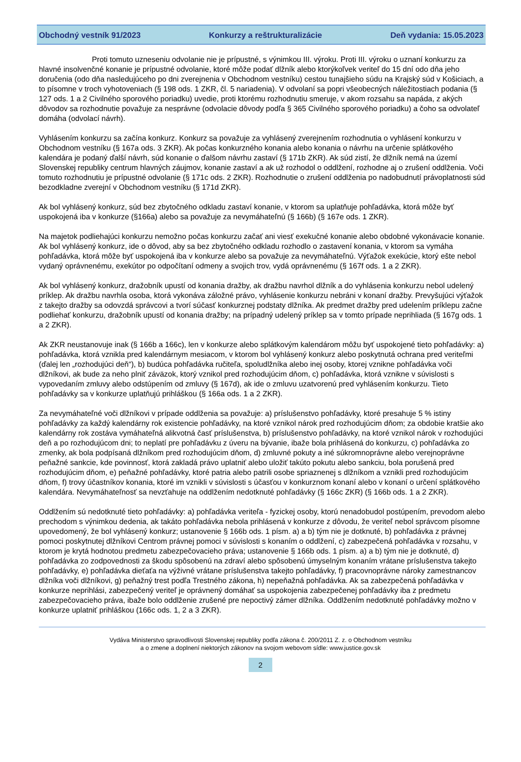Obchodný vestník 91/2023 Konkurzy a reštrukturalizácie Deň vydania: 15.05.2023
Proti tomuto uzneseniu odvolanie nie je prípustné, s výnimkou III. výroku. Proti III. výroku o uznaní konkurzu za hlavné insolvenčné konanie je prípustné odvolanie, ktoré môže podať dlžník alebo ktorýkoľvek veriteľ do 15 dní odo dňa jeho doručenia (odo dňa nasledujúceho po dni zverejnenia v Obchodnom vestníku) cestou tunajšieho súdu na Krajský súd v Košiciach, a to písomne v troch vyhotoveniach (§ 198 ods. 1 ZKR, čl. 5 nariadenia). V odvolaní sa popri všeobecných náležitostiach podania (§ 127 ods. 1 a 2 Civilného sporového poriadku) uvedie, proti ktorému rozhodnutiu smeruje, v akom rozsahu sa napáda, z akých dôvodov sa rozhodnutie považuje za nesprávne (odvolacie dôvody podľa § 365 Civilného sporového poriadku) a čoho sa odvolateľ domáha (odvolací návrh).
Vyhlásením konkurzu sa začína konkurz. Konkurz sa považuje za vyhlásený zverejnením rozhodnutia o vyhlásení konkurzu v Obchodnom vestníku (§ 167a ods. 3 ZKR). Ak počas konkurzného konania alebo konania o návrhu na určenie splátkového kalendára je podaný ďalší návrh, súd konanie o ďalšom návrhu zastaví (§ 171b ZKR). Ak súd zistí, že dlžník nemá na území Slovenskej republiky centrum hlavných záujmov, konanie zastaví a ak už rozhodol o oddlžení, rozhodne aj o zrušení oddlženia. Voči tomuto rozhodnutiu je prípustné odvolanie (§ 171c ods. 2 ZKR). Rozhodnutie o zrušení oddlženia po nadobudnutí právoplatnosti súd bezodkladne zverejní v Obchodnom vestníku (§ 171d ZKR).
Ak bol vyhlásený konkurz, súd bez zbytočného odkladu zastaví konanie, v ktorom sa uplatňuje pohľadávka, ktorá môže byť uspokojená iba v konkurze (§166a) alebo sa považuje za nevymáhateľnú (§ 166b) (§ 167e ods. 1 ZKR).
Na majetok podliehajúci konkurzu nemožno počas konkurzu začať ani viesť exekučné konanie alebo obdobné vykonávacie konanie. Ak bol vyhlásený konkurz, ide o dôvod, aby sa bez zbytočného odkladu rozhodlo o zastavení konania, v ktorom sa vymáha pohľadávka, ktorá môže byť uspokojená iba v konkurze alebo sa považuje za nevymáhateľnú. Výťažok exekúcie, ktorý ešte nebol vydaný oprávnenému, exekútor po odpočítaní odmeny a svojich trov, vydá oprávnenému (§ 167f ods. 1 a 2 ZKR).
Ak bol vyhlásený konkurz, dražobník upustí od konania dražby, ak dražbu navrhol dlžník a do vyhlásenia konkurzu nebol udelený príklep. Ak dražbu navrhla osoba, ktorá vykonáva záložné právo, vyhlásenie konkurzu nebráni v konaní dražby. Prevyšujúci výťažok z takejto dražby sa odovzdá správcovi a tvorí súčasť konkurznej podstaty dlžníka. Ak predmet dražby pred udelením príklepu začne podliehať konkurzu, dražobník upustí od konania dražby; na prípadný udelený príklep sa v tomto prípade neprihliada (§ 167g ods. 1 a 2 ZKR).
Ak ZKR neustanovuje inak (§ 166b a 166c), len v konkurze alebo splátkovým kalendárom môžu byť uspokojené tieto pohľadávky: a) pohľadávka, ktorá vznikla pred kalendárnym mesiacom, v ktorom bol vyhlásený konkurz alebo poskytnutá ochrana pred veriteľmi (ďalej len „rozhodujúci deň“), b) budúca pohľadávka ručiteľa, spoludlžníka alebo inej osoby, ktorej vznikne pohľadávka voči dlžníkovi, ak bude za neho plniť záväzok, ktorý vznikol pred rozhodujúcim dňom, c) pohľadávka, ktorá vznikne v súvislosti s vypovedaním zmluvy alebo odstúpením od zmluvy (§ 167d), ak ide o zmluvu uzatvorenú pred vyhlásením konkurzu. Tieto pohľadávky sa v konkurze uplatňujú prihláškou (§ 166a ods. 1 a 2 ZKR).
Za nevymáhateľné voči dlžníkovi v prípade oddlženia sa považuje: a) príslušenstvo pohľadávky, ktoré presahuje 5 % istiny pohľadávky za každý kalendárny rok existencie pohľadávky, na ktoré vznikol nárok pred rozhodujúcim dňom; za obdobie kratšie ako kalendárny rok zostáva vymáhateľná alikvotná časť príslušenstva, b) príslušenstvo pohľadávky, na ktoré vznikol nárok v rozhodujúci deň a po rozhodujúcom dni; to neplatí pre pohľadávku z úveru na bývanie, ibaže bola prihlásená do konkurzu, c) pohľadávka zo zmenky, ak bola podpísaná dlžníkom pred rozhodujúcim dňom, d) zmluvné pokuty a iné súkromnoprávne alebo verejnoprávne peňažné sankcie, kde povinnosť, ktorá zakladá právo uplatniť alebo uložiť takúto pokutu alebo sankciu, bola porušená pred rozhodujúcim dňom, e) peňažné pohľadávky, ktoré patria alebo patrili osobe spriaznenej s dlžníkom a vznikli pred rozhodujúcim dňom, f) trovy účastníkov konania, ktoré im vznikli v súvislosti s účasťou v konkurznom konaní alebo v konaní o určení splátkového kalendára. Nevymáhateľnosť sa nevzťahuje na oddlžením nedotknuté pohľadávky (§ 166c ZKR) (§ 166b ods. 1 a 2 ZKR).
Oddlžením sú nedotknuté tieto pohľadávky: a) pohľadávka veriteľa - fyzickej osoby, ktorú nenadobudol postúpením, prevodom alebo prechodom s výnimkou dedenia, ak takáto pohľadávka nebola prihlásená v konkurze z dôvodu, že veriteľ nebol správcom písomne upovedomený, že bol vyhlásený konkurz; ustanovenie § 166b ods. 1 písm. a) a b) tým nie je dotknuté, b) pohľadávka z právnej pomoci poskytnutej dlžníkovi Centrom právnej pomoci v súvislosti s konaním o oddlžení, c) zabezpečená pohľadávka v rozsahu, v ktorom je krytá hodnotou predmetu zabezpečovacieho práva; ustanovenie § 166b ods. 1 písm. a) a b) tým nie je dotknuté, d) pohľadávka zo zodpovednosti za škodu spôsobenú na zdraví alebo spôsobenú úmyselným konaním vrátane príslušenstva takejto pohľadávky, e) pohľadávka dieťaťa na výživné vrátane príslušenstva takejto pohľadávky, f) pracovnoprávne nároky zamestnancov dlžníka voči dlžníkovi, g) peňažný trest podľa Trestného zákona, h) nepeňažná pohľadávka. Ak sa zabezpečená pohľadávka v konkurze neprihlási, zabezpečený veriteľ je oprávnený domáhať sa uspokojenia zabezpečenej pohľadávky iba z predmetu zabezpečovacieho práva, ibaže bolo oddlženie zrušené pre nepoctivý zámer dlžníka. Oddlžením nedotknuté pohľadávky možno v konkurze uplatniť prihláškou (166c ods. 1, 2 a 3 ZKR).
Vydáva Ministerstvo spravodlivosti Slovenskej republiky podľa zákona č. 200/2011 Z. z. o Obchodnom vestníku
a o zmene a doplnení niektorých zákonov na svojom webovom sídle: www.justice.gov.sk
2